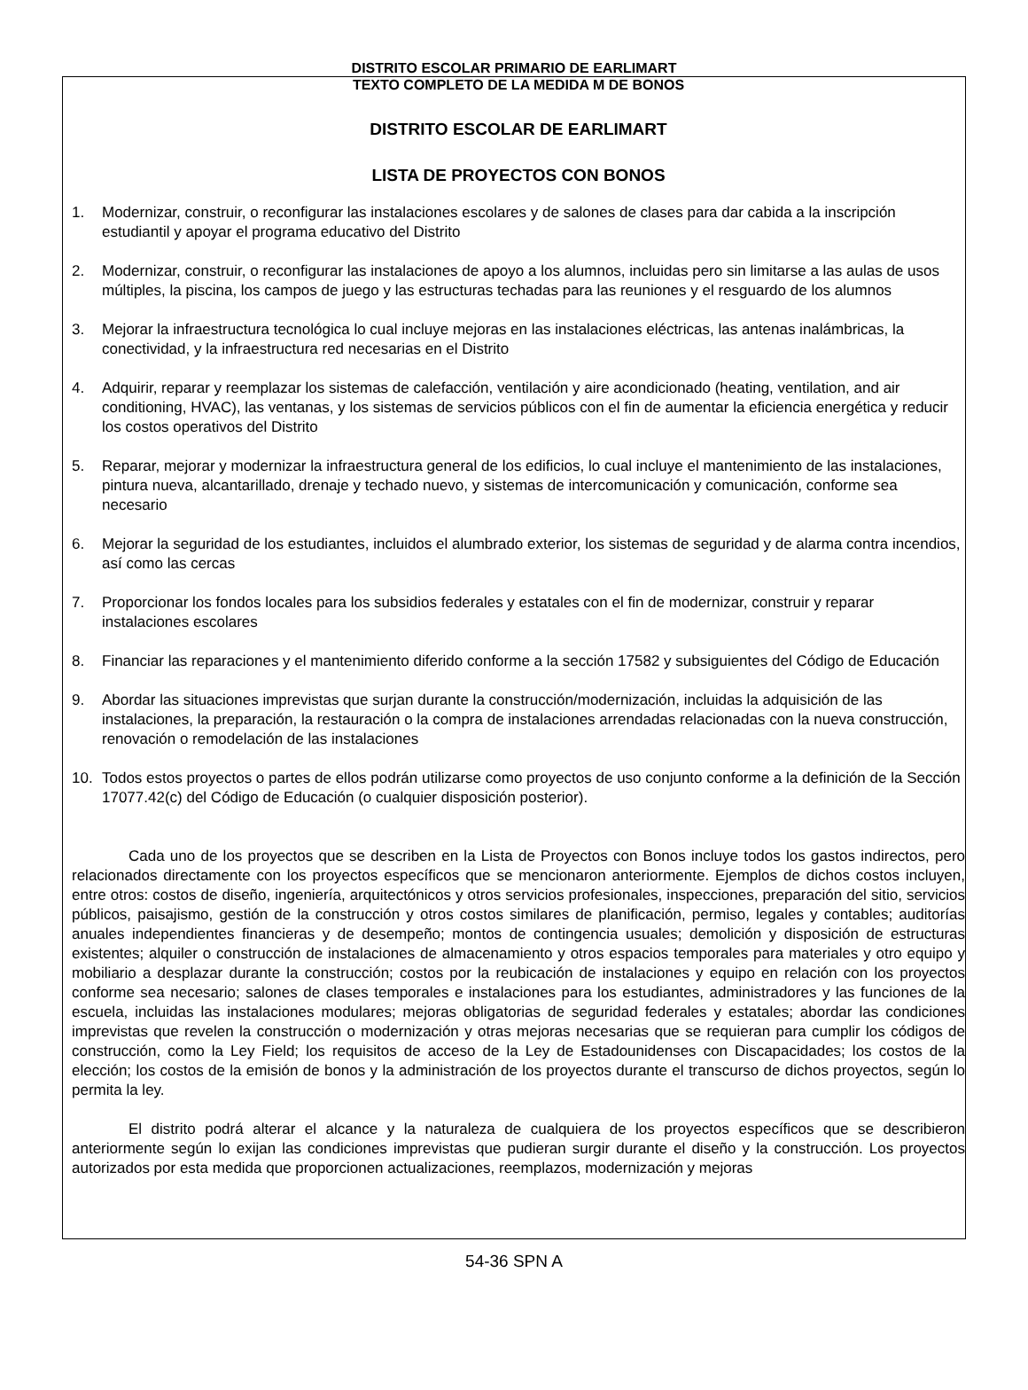DISTRITO ESCOLAR PRIMARIO DE EARLIMART
TEXTO COMPLETO DE LA MEDIDA M DE BONOS
DISTRITO ESCOLAR DE EARLIMART
LISTA DE PROYECTOS CON BONOS
1. Modernizar, construir, o reconfigurar las instalaciones escolares y de salones de clases para dar cabida a la inscripción estudiantil y apoyar el programa educativo del Distrito
2. Modernizar, construir, o reconfigurar las instalaciones de apoyo a los alumnos, incluidas pero sin limitarse a las aulas de usos múltiples, la piscina, los campos de juego y las estructuras techadas para las reuniones y el resguardo de los alumnos
3. Mejorar la infraestructura tecnológica lo cual incluye mejoras en las instalaciones eléctricas, las antenas inalámbricas, la conectividad, y la infraestructura red necesarias en el Distrito
4. Adquirir, reparar y reemplazar los sistemas de calefacción, ventilación y aire acondicionado (heating, ventilation, and air conditioning, HVAC), las ventanas, y los sistemas de servicios públicos con el fin de aumentar la eficiencia energética y reducir los costos operativos del Distrito
5. Reparar, mejorar y modernizar la infraestructura general de los edificios, lo cual incluye el mantenimiento de las instalaciones, pintura nueva, alcantarillado, drenaje y techado nuevo, y sistemas de intercomunicación y comunicación, conforme sea necesario
6. Mejorar la seguridad de los estudiantes, incluidos el alumbrado exterior, los sistemas de seguridad y de alarma contra incendios, así como las cercas
7. Proporcionar los fondos locales para los subsidios federales y estatales con el fin de modernizar, construir y reparar instalaciones escolares
8. Financiar las reparaciones y el mantenimiento diferido conforme a la sección 17582 y subsiguientes del Código de Educación
9. Abordar las situaciones imprevistas que surjan durante la construcción/modernización, incluidas la adquisición de las instalaciones, la preparación, la restauración o la compra de instalaciones arrendadas relacionadas con la nueva construcción, renovación o remodelación de las instalaciones
10. Todos estos proyectos o partes de ellos podrán utilizarse como proyectos de uso conjunto conforme a la definición de la Sección 17077.42(c) del Código de Educación (o cualquier disposición posterior).
Cada uno de los proyectos que se describen en la Lista de Proyectos con Bonos incluye todos los gastos indirectos, pero relacionados directamente con los proyectos específicos que se mencionaron anteriormente. Ejemplos de dichos costos incluyen, entre otros: costos de diseño, ingeniería, arquitectónicos y otros servicios profesionales, inspecciones, preparación del sitio, servicios públicos, paisajismo, gestión de la construcción y otros costos similares de planificación, permiso, legales y contables; auditorías anuales independientes financieras y de desempeño; montos de contingencia usuales; demolición y disposición de estructuras existentes; alquiler o construcción de instalaciones de almacenamiento y otros espacios temporales para materiales y otro equipo y mobiliario a desplazar durante la construcción; costos por la reubicación de instalaciones y equipo en relación con los proyectos conforme sea necesario; salones de clases temporales e instalaciones para los estudiantes, administradores y las funciones de la escuela, incluidas las instalaciones modulares; mejoras obligatorias de seguridad federales y estatales; abordar las condiciones imprevistas que revelen la construcción o modernización y otras mejoras necesarias que se requieran para cumplir los códigos de construcción, como la Ley Field; los requisitos de acceso de la Ley de Estadounidenses con Discapacidades; los costos de la elección; los costos de la emisión de bonos y la administración de los proyectos durante el transcurso de dichos proyectos, según lo permita la ley.
El distrito podrá alterar el alcance y la naturaleza de cualquiera de los proyectos específicos que se describieron anteriormente según lo exijan las condiciones imprevistas que pudieran surgir durante el diseño y la construcción. Los proyectos autorizados por esta medida que proporcionen actualizaciones, reemplazos, modernización y mejoras
54-36 SPN A